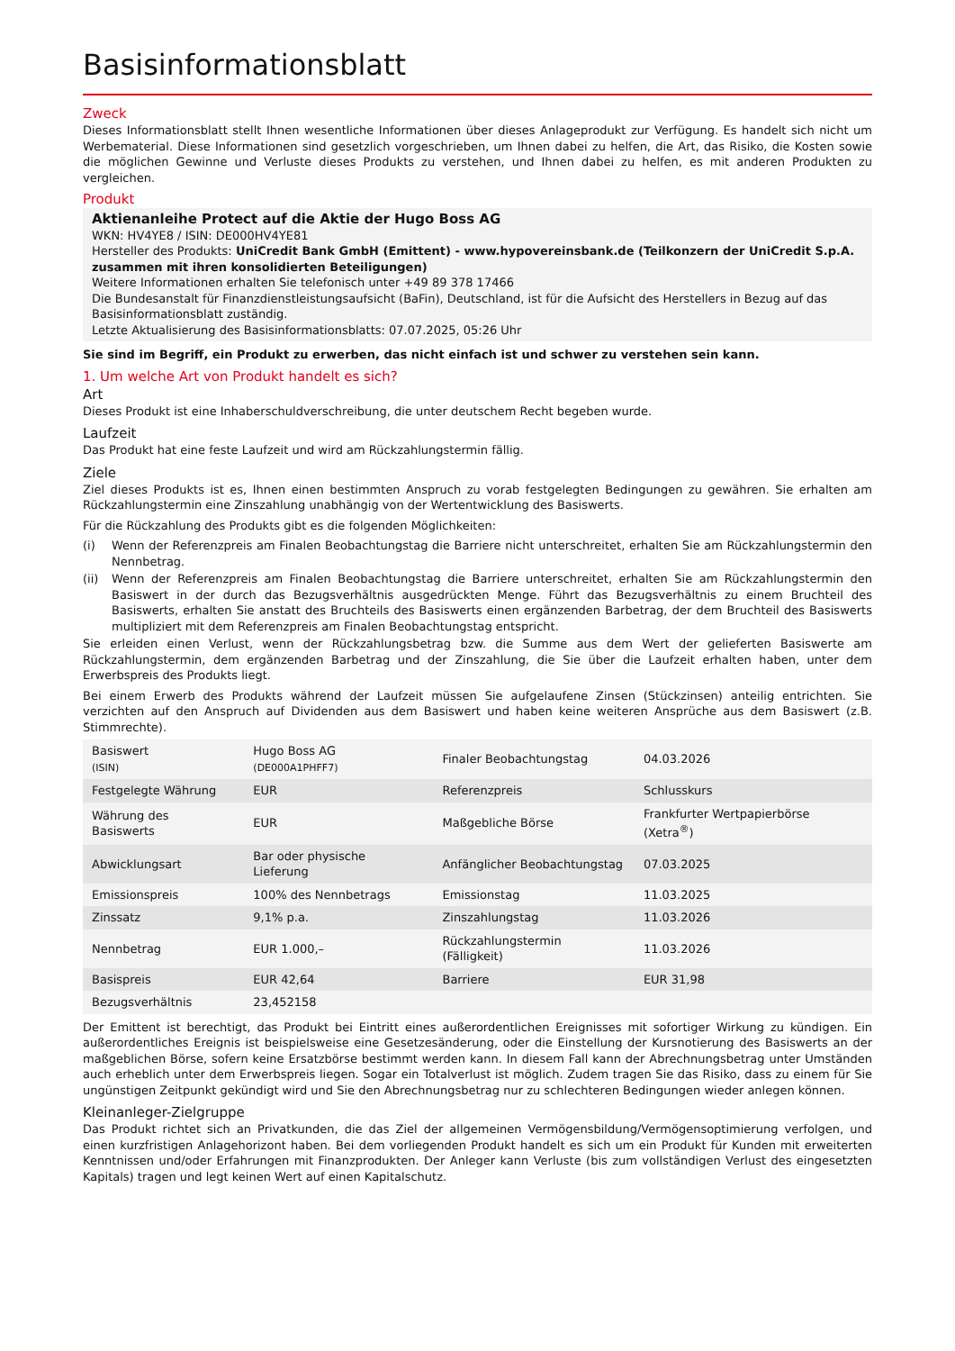Basisinformationsblatt
Zweck
Dieses Informationsblatt stellt Ihnen wesentliche Informationen über dieses Anlageprodukt zur Verfügung. Es handelt sich nicht um Werbematerial. Diese Informationen sind gesetzlich vorgeschrieben, um Ihnen dabei zu helfen, die Art, das Risiko, die Kosten sowie die möglichen Gewinne und Verluste dieses Produkts zu verstehen, und Ihnen dabei zu helfen, es mit anderen Produkten zu vergleichen.
Produkt
Aktienanleihe Protect auf die Aktie der Hugo Boss AG
WKN: HV4YE8 / ISIN: DE000HV4YE81
Hersteller des Produkts: UniCredit Bank GmbH (Emittent) - www.hypovereinsbank.de (Teilkonzern der UniCredit S.p.A. zusammen mit ihren konsolidierten Beteiligungen)
Weitere Informationen erhalten Sie telefonisch unter +49 89 378 17466
Die Bundesanstalt für Finanzdienstleistungsaufsicht (BaFin), Deutschland, ist für die Aufsicht des Herstellers in Bezug auf das Basisinformationsblatt zuständig.
Letzte Aktualisierung des Basisinformationsblatts: 07.07.2025, 05:26 Uhr
Sie sind im Begriff, ein Produkt zu erwerben, das nicht einfach ist und schwer zu verstehen sein kann.
1. Um welche Art von Produkt handelt es sich?
Art
Dieses Produkt ist eine Inhaberschuldverschreibung, die unter deutschem Recht begeben wurde.
Laufzeit
Das Produkt hat eine feste Laufzeit und wird am Rückzahlungstermin fällig.
Ziele
Ziel dieses Produkts ist es, Ihnen einen bestimmten Anspruch zu vorab festgelegten Bedingungen zu gewähren. Sie erhalten am Rückzahlungstermin eine Zinszahlung unabhängig von der Wertentwicklung des Basiswerts.
Für die Rückzahlung des Produkts gibt es die folgenden Möglichkeiten:
(i) Wenn der Referenzpreis am Finalen Beobachtungstag die Barriere nicht unterschreitet, erhalten Sie am Rückzahlungstermin den Nennbetrag.
(ii) Wenn der Referenzpreis am Finalen Beobachtungstag die Barriere unterschreitet, erhalten Sie am Rückzahlungstermin den Basiswert in der durch das Bezugsverhältnis ausgedrückten Menge. Führt das Bezugsverhältnis zu einem Bruchteil des Basiswerts, erhalten Sie anstatt des Bruchteils des Basiswerts einen ergänzenden Barbetrag, der dem Bruchteil des Basiswerts multipliziert mit dem Referenzpreis am Finalen Beobachtungstag entspricht.
Sie erleiden einen Verlust, wenn der Rückzahlungsbetrag bzw. die Summe aus dem Wert der gelieferten Basiswerte am Rückzahlungstermin, dem ergänzenden Barbetrag und der Zinszahlung, die Sie über die Laufzeit erhalten haben, unter dem Erwerbspreis des Produkts liegt.
Bei einem Erwerb des Produkts während der Laufzeit müssen Sie aufgelaufene Zinsen (Stückzinsen) anteilig entrichten. Sie verzichten auf den Anspruch auf Dividenden aus dem Basiswert und haben keine weiteren Ansprüche aus dem Basiswert (z.B. Stimmrechte).
| Basiswert (ISIN) | Hugo Boss AG (DE000A1PHFF7) | Finaler Beobachtungstag | 04.03.2026 |
| Festgelegte Währung | EUR | Referenzpreis | Schlusskurs |
| Währung des Basiswerts | EUR | Maßgebliche Börse | Frankfurter Wertpapierbörse (Xetra<sup>®</sup>) |
| Abwicklungsart | Bar oder physische Lieferung | Anfänglicher Beobachtungstag | 07.03.2025 |
| Emissionspreis | 100% des Nennbetrags | Emissionstag | 11.03.2025 |
| Zinssatz | 9,1% p.a. | Zinszahlungstag | 11.03.2026 |
| Nennbetrag | EUR 1.000,– | Rückzahlungstermin (Fälligkeit) | 11.03.2026 |
| Basispreis | EUR 42,64 | Barriere | EUR 31,98 |
| Bezugsverhältnis | 23,452158 | | |
Der Emittent ist berechtigt, das Produkt bei Eintritt eines außerordentlichen Ereignisses mit sofortiger Wirkung zu kündigen. Ein außerordentliches Ereignis ist beispielsweise eine Gesetzesänderung, oder die Einstellung der Kursnotierung des Basiswerts an der maßgeblichen Börse, sofern keine Ersatzbörse bestimmt werden kann. In diesem Fall kann der Abrechnungsbetrag unter Umständen auch erheblich unter dem Erwerbspreis liegen. Sogar ein Totalverlust ist möglich. Zudem tragen Sie das Risiko, dass zu einem für Sie ungünstigen Zeitpunkt gekündigt wird und Sie den Abrechnungsbetrag nur zu schlechteren Bedingungen wieder anlegen können.
Kleinanleger-Zielgruppe
Das Produkt richtet sich an Privatkunden, die das Ziel der allgemeinen Vermögensbildung/Vermögensoptimierung verfolgen, und einen kurzfristigen Anlagehorizont haben. Bei dem vorliegenden Produkt handelt es sich um ein Produkt für Kunden mit erweiterten Kenntnissen und/oder Erfahrungen mit Finanzprodukten. Der Anleger kann Verluste (bis zum vollständigen Verlust des eingesetzten Kapitals) tragen und legt keinen Wert auf einen Kapitalschutz.